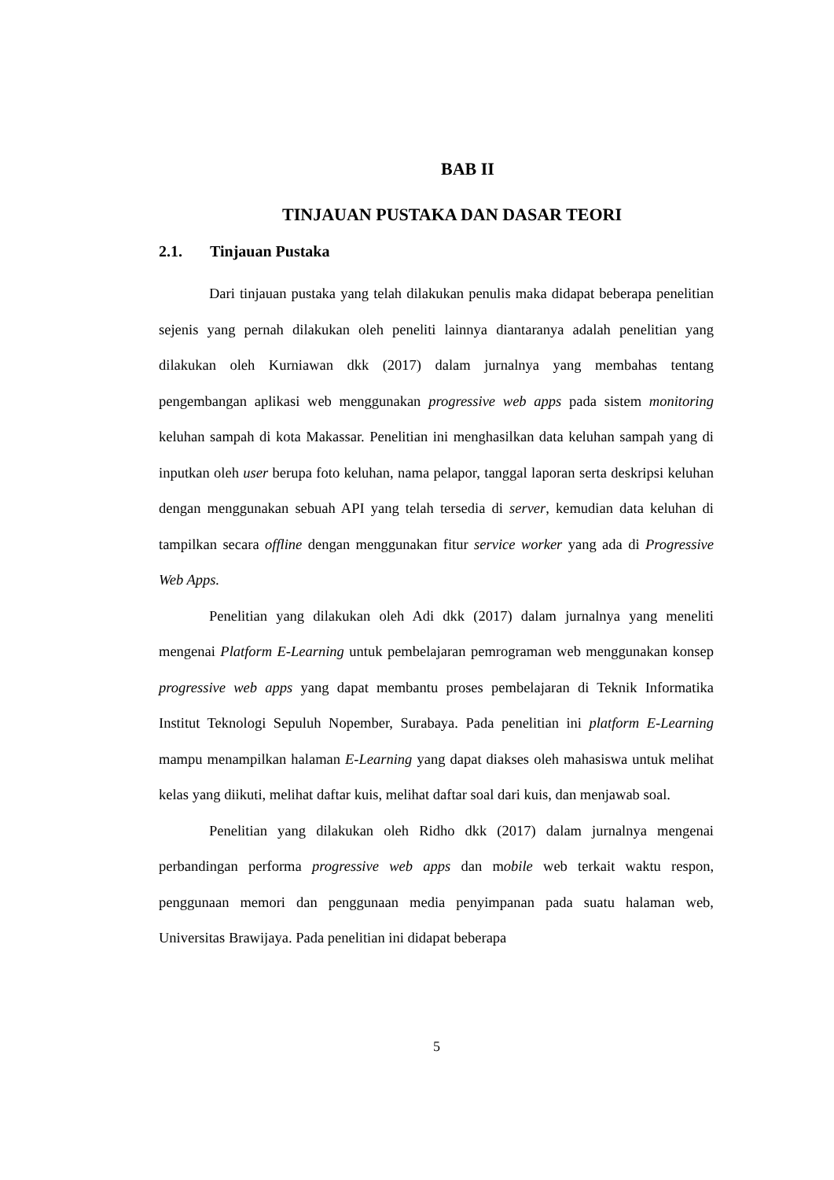BAB II
TINJAUAN PUSTAKA DAN DASAR TEORI
2.1. Tinjauan Pustaka
Dari tinjauan pustaka yang telah dilakukan penulis maka didapat beberapa penelitian sejenis yang pernah dilakukan oleh peneliti lainnya diantaranya adalah penelitian yang dilakukan oleh Kurniawan dkk (2017) dalam jurnalnya yang membahas tentang pengembangan aplikasi web menggunakan progressive web apps pada sistem monitoring keluhan sampah di kota Makassar. Penelitian ini menghasilkan data keluhan sampah yang di inputkan oleh user berupa foto keluhan, nama pelapor, tanggal laporan serta deskripsi keluhan dengan menggunakan sebuah API yang telah tersedia di server, kemudian data keluhan di tampilkan secara offline dengan menggunakan fitur service worker yang ada di Progressive Web Apps.
Penelitian yang dilakukan oleh Adi dkk (2017) dalam jurnalnya yang meneliti mengenai Platform E-Learning untuk pembelajaran pemrograman web menggunakan konsep progressive web apps yang dapat membantu proses pembelajaran di Teknik Informatika Institut Teknologi Sepuluh Nopember, Surabaya. Pada penelitian ini platform E-Learning mampu menampilkan halaman E-Learning yang dapat diakses oleh mahasiswa untuk melihat kelas yang diikuti, melihat daftar kuis, melihat daftar soal dari kuis, dan menjawab soal.
Penelitian yang dilakukan oleh Ridho dkk (2017) dalam jurnalnya mengenai perbandingan performa progressive web apps dan mobile web terkait waktu respon, penggunaan memori dan penggunaan media penyimpanan pada suatu halaman web, Universitas Brawijaya. Pada penelitian ini didapat beberapa
5